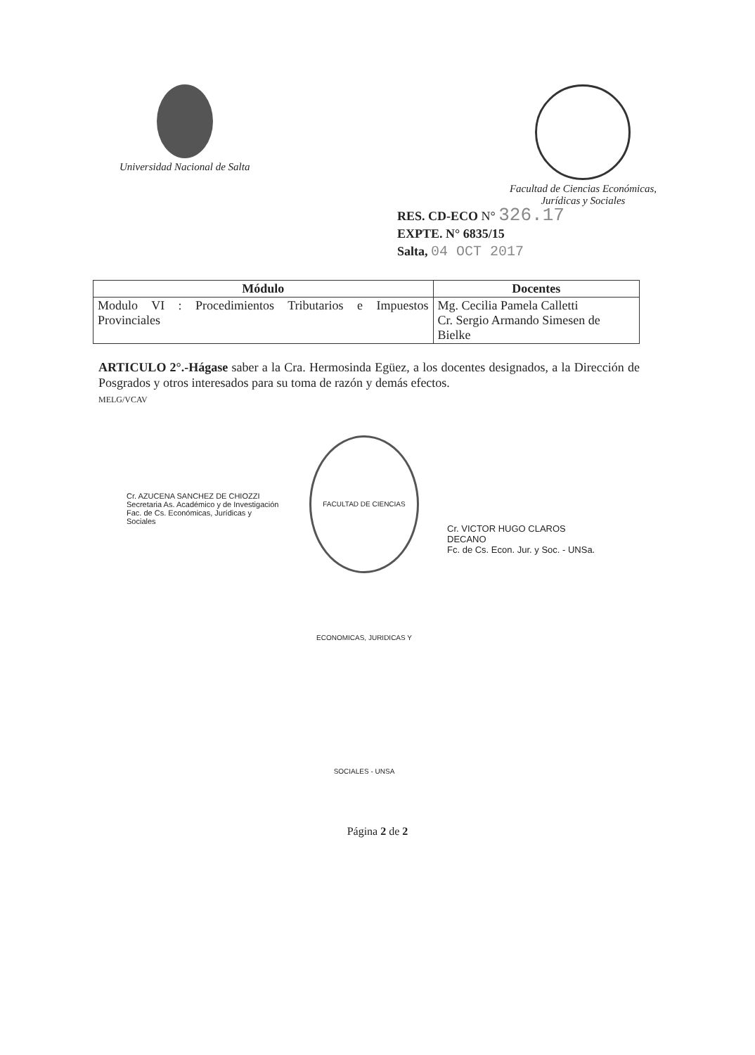Universidad Nacional de Salta Facultad de Ciencias Económicas,
Jurídicas y Sociales
RES. CD-ECO N° 326.17
EXPTE. N° 6835/15
Salta, 04 OCT 2017
| Módulo | Docentes |
| --- | --- |
| Modulo VI : Procedimientos Tributarios e Impuestos Provinciales | Mg. Cecilia Pamela Calletti Cr. Sergio Armando Simesen de Bielke |
ARTICULO 2°.-Hágase saber a la Cra. Hermosinda Egüez, a los docentes designados, a la Dirección de Posgrados y otros interesados para su toma de razón y demás efectos.
MELG/VCAV
Cr. AZUCENA SANCHEZ DE CHIOZZI
Secretaria As. Académico y de Investigación
Fac. de Cs. Económicas, Jurídicas y Sociales
FACULTAD DE CIENCIAS ECONOMICAS, JURIDICAS Y SOCIALES - UNSA
Cr. VICTOR HUGO CLAROS
DECANO
Fc. de Cs. Econ. Jur. y Soc. - UNSa.
Página 2 de 2